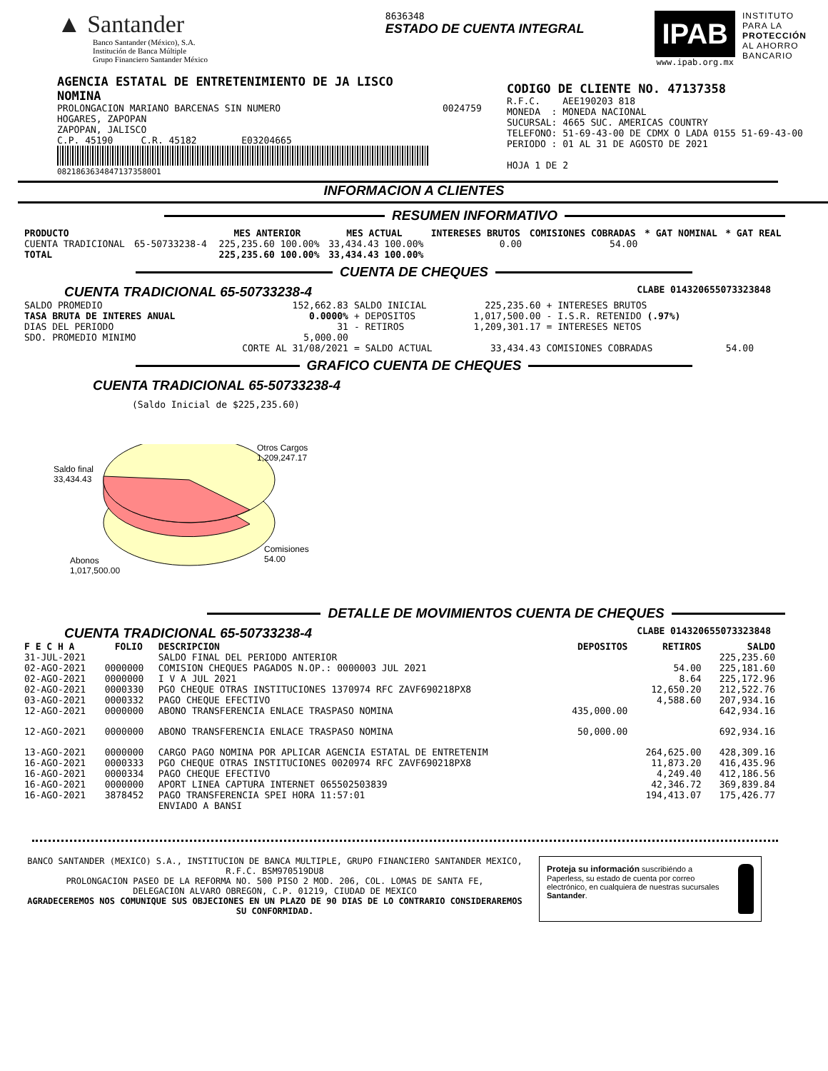▲ Santander
Banco Santander (México), S.A.
Institución de Banca Múltiple
Grupo Financiero Santander México
8636348
ESTADO DE CUENTA INTEGRAL
IPAB
www.ipab.org.mx
INSTITUTO
PARA LA
PROTECCIÓN
AL AHORRO
BANCARIO
AGENCIA ESTATAL DE ENTRETENIMIENTO DE JA LISCO
NOMINA
PROLONGACION MARIANO BARCENAS SIN NUMERO
HOGARES, ZAPOPAN
ZAPOPAN, JALISCO
C.P. 45190 C.R. 45182 E03204665
08218636348471373580O1
0024759
CODIGO DE CLIENTE NO. 47137358
R.F.C. AEE190203 818
MONEDA : MONEDA NACIONAL
SUCURSAL: 4665 SUC. AMERICAS COUNTRY
TELEFONO: 51-69-43-00 DE CDMX O LADA 0155 51-69-43-00
PERIODO : 01 AL 31 DE AGOSTO DE 2021
HOJA 1 DE 2
INFORMACION A CLIENTES
RESUMEN INFORMATIVO
| PRODUCTO | | MES ANTERIOR | MES ACTUAL | INTERESES BRUTOS | COMISIONES COBRADAS | * GAT NOMINAL | * GAT REAL |
| --- | --- | --- | --- | --- | --- | --- | --- |
| CUENTA TRADICIONAL | 65-50733238-4 | 225,235.60 100.00% | 33,434.43 100.00% | 0.00 | 54.00 | | |
| TOTAL | | 225,235.60 100.00% | 33,434.43 100.00% | | | | |
CUENTA DE CHEQUES
CUENTA TRADICIONAL 65-50733238-4 CLABE 014320655073323848
| SALDO PROMEDIO | 152,662.83 | SALDO INICIAL | 225,235.60 | + INTERESES BRUTOS | |
| TASA BRUTA DE INTERES ANUAL | 0.0000% | + DEPOSITOS | 1,017,500.00 | - I.S.R. RETENIDO (.97%) | |
| DIAS DEL PERIODO | 31 | - RETIROS | 1,209,301.17 | = INTERESES NETOS | |
| SDO. PROMEDIO MINIMO | 5,000.00 | | | | |
| | CORTE AL 31/08/2021 | = SALDO ACTUAL | 33,434.43 | COMISIONES COBRADAS | 54.00 |
GRAFICO CUENTA DE CHEQUES
CUENTA TRADICIONAL 65-50733238-4
(Saldo Inicial de $225,235.60)
Otros Cargos
1,209,247.17
Saldo final
33,434.43
Comisiones
54.00
Abonos
1,017,500.00
DETALLE DE MOVIMIENTOS CUENTA DE CHEQUES
CUENTA TRADICIONAL 65-50733238-4 CLABE 014320655073323848
| F E C H A | FOLIO | DESCRIPCION | DEPOSITOS | RETIROS | SALDO |
| --- | --- | --- | --- | --- | --- |
| 31-JUL-2021 | | SALDO FINAL DEL PERIODO ANTERIOR | | | 225,235.60 |
| 02-AGO-2021 | 0000000 | COMISION CHEQUES PAGADOS N.OP.: 0000003 JUL 2021 | | 54.00 | 225,181.60 |
| 02-AGO-2021 | 0000000 | I V A JUL 2021 | | 8.64 | 225,172.96 |
| 02-AGO-2021 | 0000330 | PGO CHEQUE OTRAS INSTITUCIONES 1370974 RFC ZAVF690218PX8 | | 12,650.20 | 212,522.76 |
| 03-AGO-2021 | 0000332 | PAGO CHEQUE EFECTIVO | | 4,588.60 | 207,934.16 |
| 12-AGO-2021 | 0000000 | ABONO TRANSFERENCIA ENLACE TRASPASO NOMINA | 435,000.00 | | 642,934.16 |
| 12-AGO-2021 | 0000000 | ABONO TRANSFERENCIA ENLACE TRASPASO NOMINA | 50,000.00 | | 692,934.16 |
| 13-AGO-2021 | 0000000 | CARGO PAGO NOMINA POR APLICAR AGENCIA ESTATAL DE ENTRETENIM | | 264,625.00 | 428,309.16 |
| 16-AGO-2021 | 0000333 | PGO CHEQUE OTRAS INSTITUCIONES 0020974 RFC ZAVF690218PX8 | | 11,873.20 | 416,435.96 |
| 16-AGO-2021 | 0000334 | PAGO CHEQUE EFECTIVO | | 4,249.40 | 412,186.56 |
| 16-AGO-2021 | 0000000 | APORT LINEA CAPTURA INTERNET 065502503839 | | 42,346.72 | 369,839.84 |
| 16-AGO-2021 | 3878452 | PAGO TRANSFERENCIA SPEI HORA 11:57:01 ENVIADO A BANSI | | 194,413.07 | 175,426.77 |
BANCO SANTANDER (MEXICO) S.A., INSTITUCION DE BANCA MULTIPLE, GRUPO FINANCIERO SANTANDER MEXICO,
R.F.C. BSM970519DU8
PROLONGACION PASEO DE LA REFORMA NO. 500 PISO 2 MOD. 206, COL. LOMAS DE SANTA FE,
DELEGACION ALVARO OBREGON, C.P. 01219, CIUDAD DE MEXICO
AGRADECEREMOS NOS COMUNIQUE SUS OBJECIONES EN UN PLAZO DE 90 DIAS DE LO CONTRARIO CONSIDERAREMOS
SU CONFORMIDAD.
Proteja su información suscribiéndo a Paperless, su estado de cuenta por correo electrónico, en cualquiera de nuestras sucursales Santander.